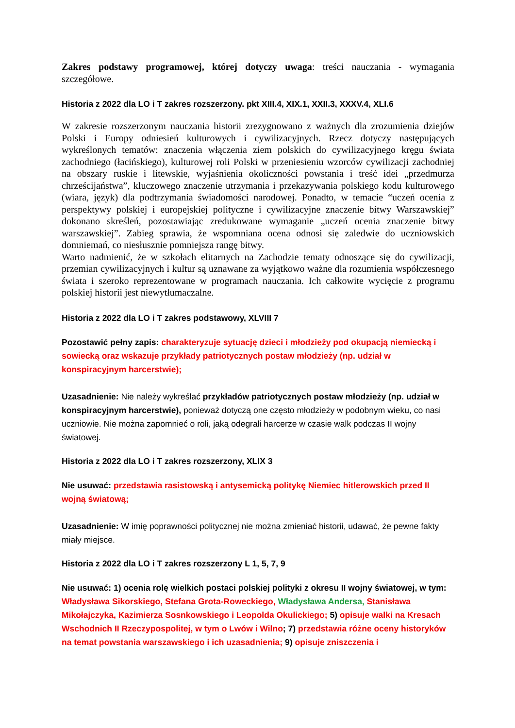Zakres podstawy programowej, której dotyczy uwaga: treści nauczania - wymagania szczegółowe.
Historia z 2022 dla LO i T zakres rozszerzony. pkt XIII.4, XIX.1, XXII.3, XXXV.4, XLI.6
W zakresie rozszerzonym nauczania historii zrezygnowano z ważnych dla zrozumienia dziejów Polski i Europy odniesień kulturowych i cywilizacyjnych. Rzecz dotyczy następujących wykreślonych tematów: znaczenia włączenia ziem polskich do cywilizacyjnego kręgu świata zachodniego (łacińskiego), kulturowej roli Polski w przeniesieniu wzorców cywilizacji zachodniej na obszary ruskie i litewskie, wyjaśnienia okoliczności powstania i treść idei „przedmurza chrześcijaństwa”, kluczowego znaczenie utrzymania i przekazywania polskiego kodu kulturowego (wiara, język) dla podtrzymania świadomości narodowej. Ponadto, w temacie “uczeń ocenia z perspektywy polskiej i europejskiej polityczne i cywilizacyjne znaczenie bitwy Warszawskiej” dokonano skreśleń, pozostawiając zredukowane wymaganie „uczeń ocenia znaczenie bitwy warszawskiej”. Zabieg sprawia, że wspomniana ocena odnosi się zaledwie do uczniowskich domniemań, co niesłusznie pomniejsza rangę bitwy.
Warto nadmienić, że w szkołach elitarnych na Zachodzie tematy odnoszące się do cywilizacji, przemian cywilizacyjnych i kultur są uznawane za wyjątkowo ważne dla rozumienia współczesnego świata i szeroko reprezentowane w programach nauczania. Ich całkowite wycięcie z programu polskiej historii jest niewytłumaczalne.
Historia z 2022 dla LO i T zakres podstawowy, XLVIII 7
Pozostawić pełny zapis: charakteryzuje sytuację dzieci i młodzieży pod okupacją niemiecką i sowiecką oraz wskazuje przykłady patriotycznych postaw młodzieży (np. udział w konspiracyjnym harcerstwie);
Uzasadnienie: Nie należy wykreślać przykładów patriotycznych postaw młodzieży (np. udział w konspiracyjnym harcerstwie), ponieważ dotyczą one często młodzieży w podobnym wieku, co nasi uczniowie. Nie można zapomnieć o roli, jaką odegrali harcerze w czasie walk podczas II wojny światowej.
Historia z 2022 dla LO i T zakres rozszerzony, XLIX 3
Nie usuwać: przedstawia rasistowską i antysemicką politykę Niemiec hitlerowskich przed II wojną światową;
Uzasadnienie: W imię poprawności politycznej nie można zmieniać historii, udawać, że pewne fakty miały miejsce.
Historia z 2022 dla LO i T zakres rozszerzony L 1, 5, 7, 9
Nie usuwać: 1) ocenia rolę wielkich postaci polskiej polityki z okresu II wojny światowej, w tym: Władysława Sikorskiego, Stefana Grota-Roweckiego, Władysława Andersa, Stanisława Mikołajczyka, Kazimierza Sosnkowskiego i Leopolda Okulickiego; 5) opisuje walki na Kresach Wschodnich II Rzeczypospolitej, w tym o Lwów i Wilno; 7) przedstawia różne oceny historyków na temat powstania warszawskiego i ich uzasadnienia; 9) opisuje zniszczenia i